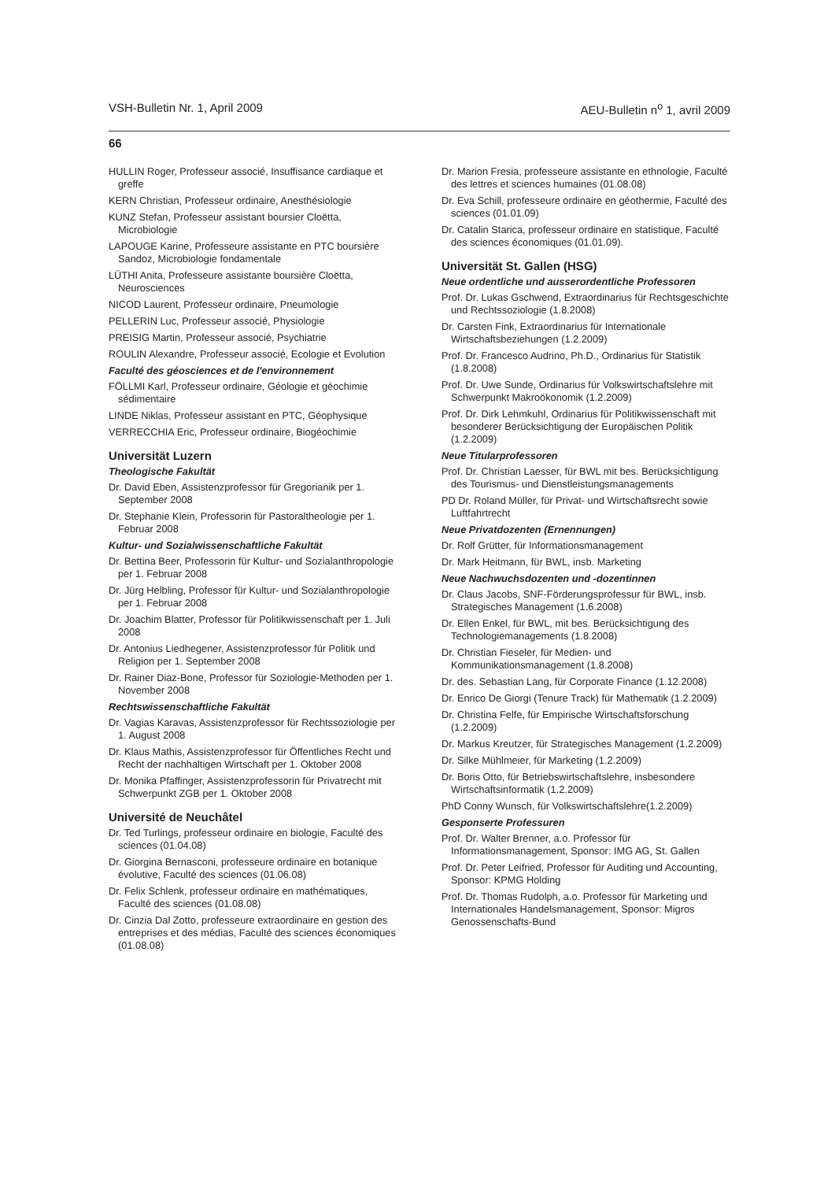VSH-Bulletin Nr. 1, April 2009 AEU-Bulletin n<sup>o</sup> 1, avril 2009
66
HULLIN Roger, Professeur associé, Insuffisance cardiaque et greffe
KERN Christian, Professeur ordinaire, Anesthésiologie
KUNZ Stefan, Professeur assistant boursier Cloëtta, Microbiologie
LAPOUGE Karine, Professeure assistante en PTC boursière Sandoz, Microbiologie fondamentale
LÜTHI Anita, Professeure assistante boursière Cloëtta, Neurosciences
NICOD Laurent, Professeur ordinaire, Pneumologie
PELLERIN Luc, Professeur associé, Physiologie
PREISIG Martin, Professeur associé, Psychiatrie
ROULIN Alexandre, Professeur associé, Ecologie et Evolution
Faculté des géosciences et de l'environnement
FÖLLMI Karl, Professeur ordinaire, Géologie et géochimie sédimentaire
LINDE Niklas, Professeur assistant en PTC, Géophysique
VERRECCHIA Eric, Professeur ordinaire, Biogéochimie
Universität Luzern
Theologische Fakultät
Dr. David Eben, Assistenzprofessor für Gregorianik per 1. September 2008
Dr. Stephanie Klein, Professorin für Pastoraltheologie per 1. Februar 2008
Kultur- und Sozialwissenschaftliche Fakultät
Dr. Bettina Beer, Professorin für Kultur- und Sozialanthropologie per 1. Februar 2008
Dr. Jürg Helbling, Professor für Kultur- und Sozialanthropologie per 1. Februar 2008
Dr. Joachim Blatter, Professor für Politikwissenschaft per 1. Juli 2008
Dr. Antonius Liedhegener, Assistenzprofessor für Politik und Religion per 1. September 2008
Dr. Rainer Diaz-Bone, Professor für Soziologie-Methoden per 1. November 2008
Rechtswissenschaftliche Fakultät
Dr. Vagias Karavas, Assistenzprofessor für Rechtssoziologie per 1. August 2008
Dr. Klaus Mathis, Assistenzprofessor für Öffentliches Recht und Recht der nachhaltigen Wirtschaft per 1. Oktober 2008
Dr. Monika Pfaffinger, Assistenzprofessorin für Privatrecht mit Schwerpunkt ZGB per 1. Oktober 2008
Université de Neuchâtel
Dr. Ted Turlings, professeur ordinaire en biologie, Faculté des sciences (01.04.08)
Dr. Giorgina Bernasconi, professeure ordinaire en botanique évolutive, Faculté des sciences (01.06.08)
Dr. Felix Schlenk, professeur ordinaire en mathématiques, Faculté des sciences (01.08.08)
Dr. Cinzia Dal Zotto, professeure extraordinaire en gestion des entreprises et des médias, Faculté des sciences économiques (01.08.08)
Dr. Marion Fresia, professeure assistante en ethnologie, Faculté des lettres et sciences humaines (01.08.08)
Dr. Eva Schill, professeure ordinaire en géothermie, Faculté des sciences (01.01.09)
Dr. Catalin Starica, professeur ordinaire en statistique, Faculté des sciences économiques (01.01.09).
Universität St. Gallen (HSG)
Neue ordentliche und ausserordentliche Professoren
Prof. Dr. Lukas Gschwend, Extraordinarius für Rechtsgeschichte und Rechtssoziologie (1.8.2008)
Dr. Carsten Fink, Extraordinarius für Internationale Wirtschaftsbeziehungen (1.2.2009)
Prof. Dr. Francesco Audrino, Ph.D., Ordinarius für Statistik (1.8.2008)
Prof. Dr. Uwe Sunde, Ordinarius für Volkswirtschaftslehre mit Schwerpunkt Makroökonomik (1.2.2009)
Prof. Dr. Dirk Lehmkuhl, Ordinarius für Politikwissenschaft mit besonderer Berücksichtigung der Europäischen Politik (1.2.2009)
Neue Titularprofessoren
Prof. Dr. Christian Laesser, für BWL mit bes. Berücksichtigung des Tourismus- und Dienstleistungsmanagements
PD Dr. Roland Müller, für Privat- und Wirtschaftsrecht sowie Luftfahrtrecht
Neue Privatdozenten (Ernennungen)
Dr. Rolf Grütter, für Informationsmanagement
Dr. Mark Heitmann, für BWL, insb. Marketing
Neue Nachwuchsdozenten und -dozentinnen
Dr. Claus Jacobs, SNF-Förderungsprofessur für BWL, insb. Strategisches Management (1.6.2008)
Dr. Ellen Enkel, für BWL, mit bes. Berücksichtigung des Technologiemanagements (1.8.2008)
Dr. Christian Fieseler, für Medien- und Kommunikationsmanagement (1.8.2008)
Dr. des. Sebastian Lang, für Corporate Finance (1.12.2008)
Dr. Enrico De Giorgi (Tenure Track) für Mathematik (1.2.2009)
Dr. Christina Felfe, für Empirische Wirtschaftsforschung (1.2.2009)
Dr. Markus Kreutzer, für Strategisches Management (1.2.2009)
Dr. Silke Mühlmeier, für Marketing (1.2.2009)
Dr. Boris Otto, für Betriebswirtschaftslehre, insbesondere Wirtschaftsinformatik (1.2.2009)
PhD Conny Wunsch, für Volkswirtschaftslehre(1.2.2009)
Gesponserte Professuren
Prof. Dr. Walter Brenner, a.o. Professor für Informationsmanagement, Sponsor: IMG AG, St. Gallen
Prof. Dr. Peter Leifried, Professor für Auditing und Accounting, Sponsor: KPMG Holding
Prof. Dr. Thomas Rudolph, a.o. Professor für Marketing und Internationales Handelsmanagement, Sponsor: Migros Genossenschafts-Bund